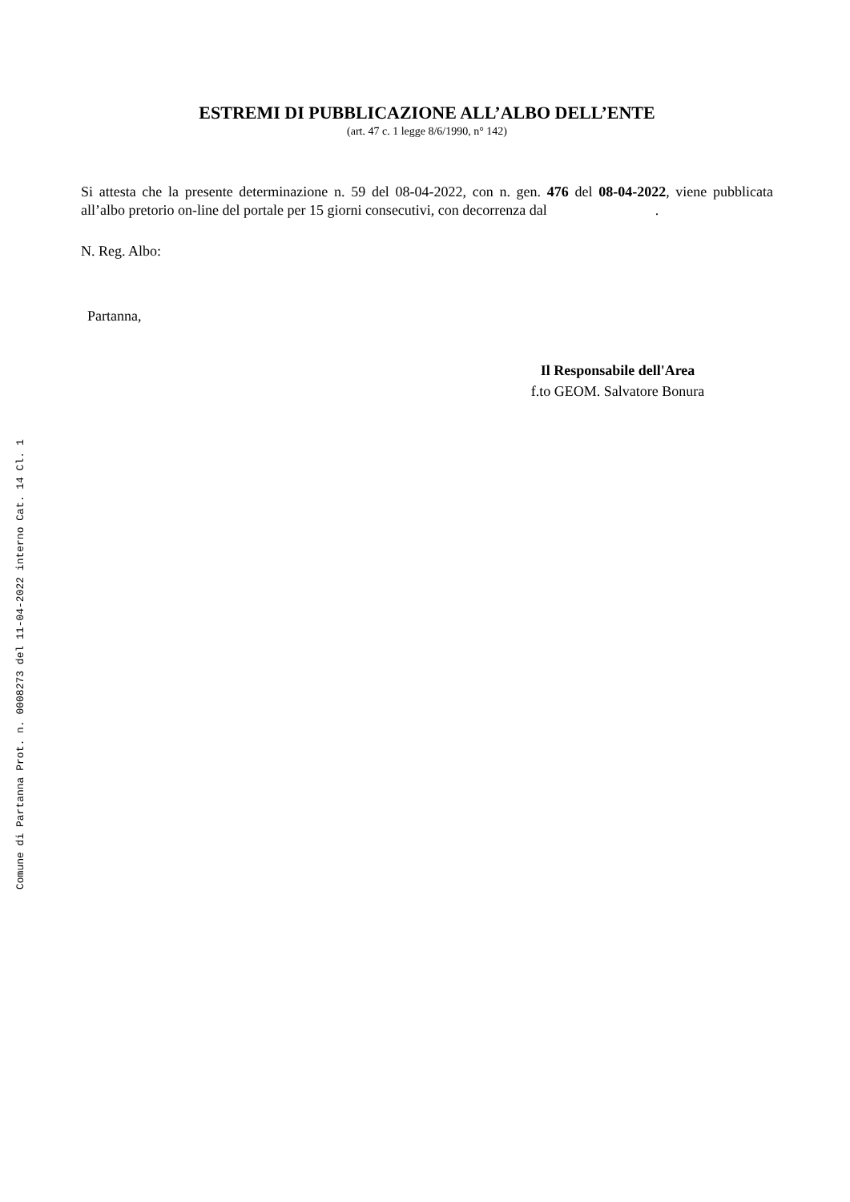Comune di Partanna Prot. n. 0008273 del 11-04-2022 interno Cat. 14 Cl. 1
ESTREMI DI PUBBLICAZIONE ALL’ALBO DELL’ENTE
(art. 47 c. 1 legge 8/6/1990, n° 142)
Si attesta che la presente determinazione n. 59 del 08-04-2022, con n. gen. 476 del 08-04-2022, viene pubblicata all’albo pretorio on-line del portale per 15 giorni consecutivi, con decorrenza dal .
N. Reg. Albo:
Partanna,
Il Responsabile dell'Area
f.to GEOM. Salvatore Bonura